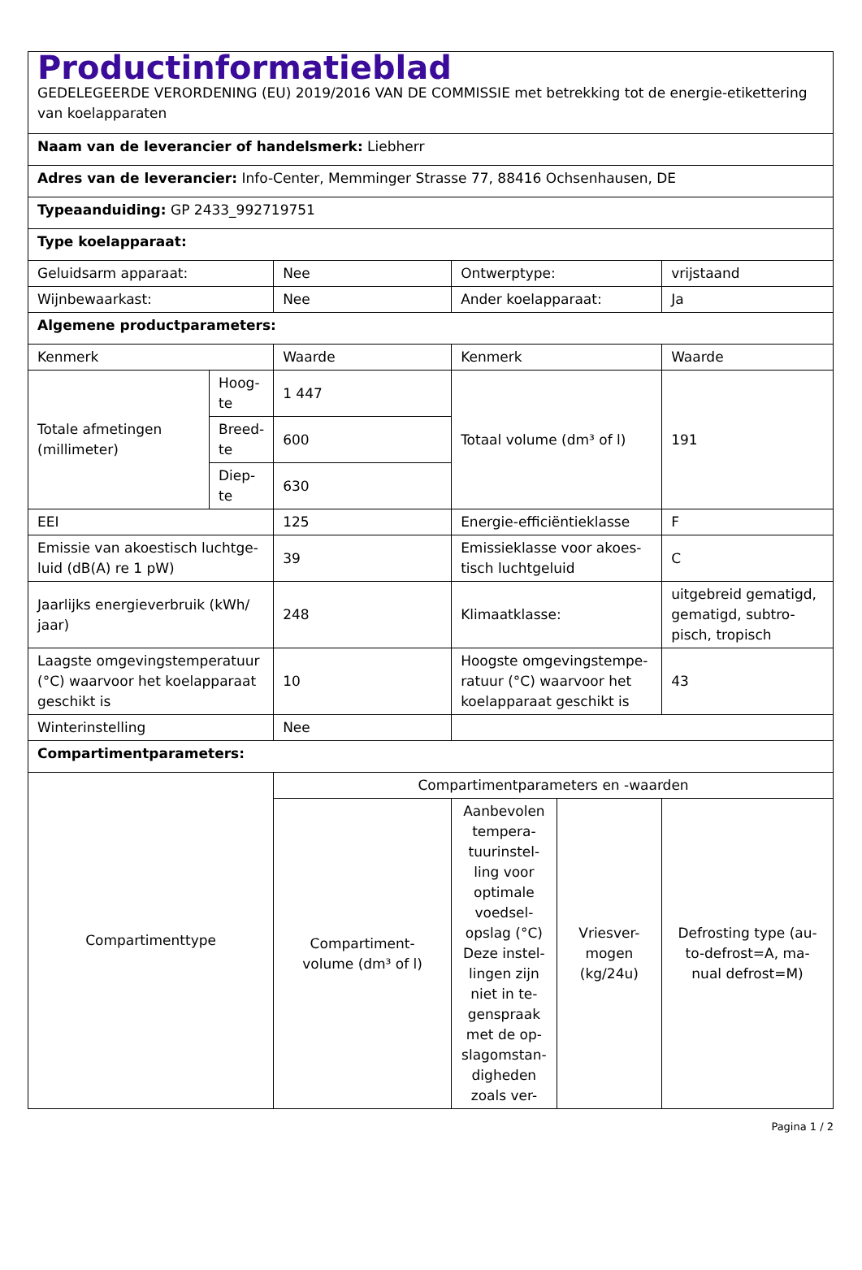| Productinformatieblad GEDELEGEERDE VERORDENING (EU) 2019/2016 VAN DE COMMISSIE met betrekking tot de energie-etikettering van koelapparaten | | | | | |
| Naam van de leverancier of handelsmerk: Liebherr | | | | | |
| Adres van de leverancier: Info-Center, Memminger Strasse 77, 88416 Ochsenhausen, DE | | | | | |
| Typeaanduiding: GP 2433_992719751 | | | | | |
| Type koelapparaat: | | | | | |
| Geluidsarm apparaat: | | Nee | Ontwerptype: | | vrijstaand |
| Wijnbewaarkast: | | Nee | Ander koelapparaat: | | Ja |
| Algemene productparameters: | | | | | |
| Kenmerk | | Waarde | Kenmerk | | Waarde |
| Totale afmetingen (millimeter) | Hoog- te | 1 447 | Totaal volume (dm³ of l) | | 191 |
| | Breed- te | 600 | | | |
| | Diep- te | 630 | | | |
| EEI | | 125 | Energie-efficiëntieklasse | | F |
| Emissie van akoestisch luchtge- luid (dB(A) re 1 pW) | | 39 | Emissieklasse voor akoes- tisch luchtgeluid | | C |
| Jaarlijks energieverbruik (kWh/ jaar) | | 248 | Klimaatklasse: | | uitgebreid gematigd, gematigd, subtro- pisch, tropisch |
| Laagste omgevingstemperatuur (°C) waarvoor het koelapparaat geschikt is | | 10 | Hoogste omgevingstempe- ratuur (°C) waarvoor het koelapparaat geschikt is | | 43 |
| Winterinstelling | | Nee | | | |
| Compartimentparameters: | | | | | |
| Compartimenttype | | Compartimentparameters en -waarden | | | |
| | | Compartiment- volume (dm³ of l) | Aanbevolen tempera- tuurinstel- ling voor optimale voedsel- opslag (°C) Deze instel- lingen zijn niet in te- genspraak met de op- slagomstan- digheden zoals ver- | Vriesver- mogen (kg/24u) | Defrosting type (au- to-defrost=A, ma- nual defrost=M) |
Pagina 1 / 2